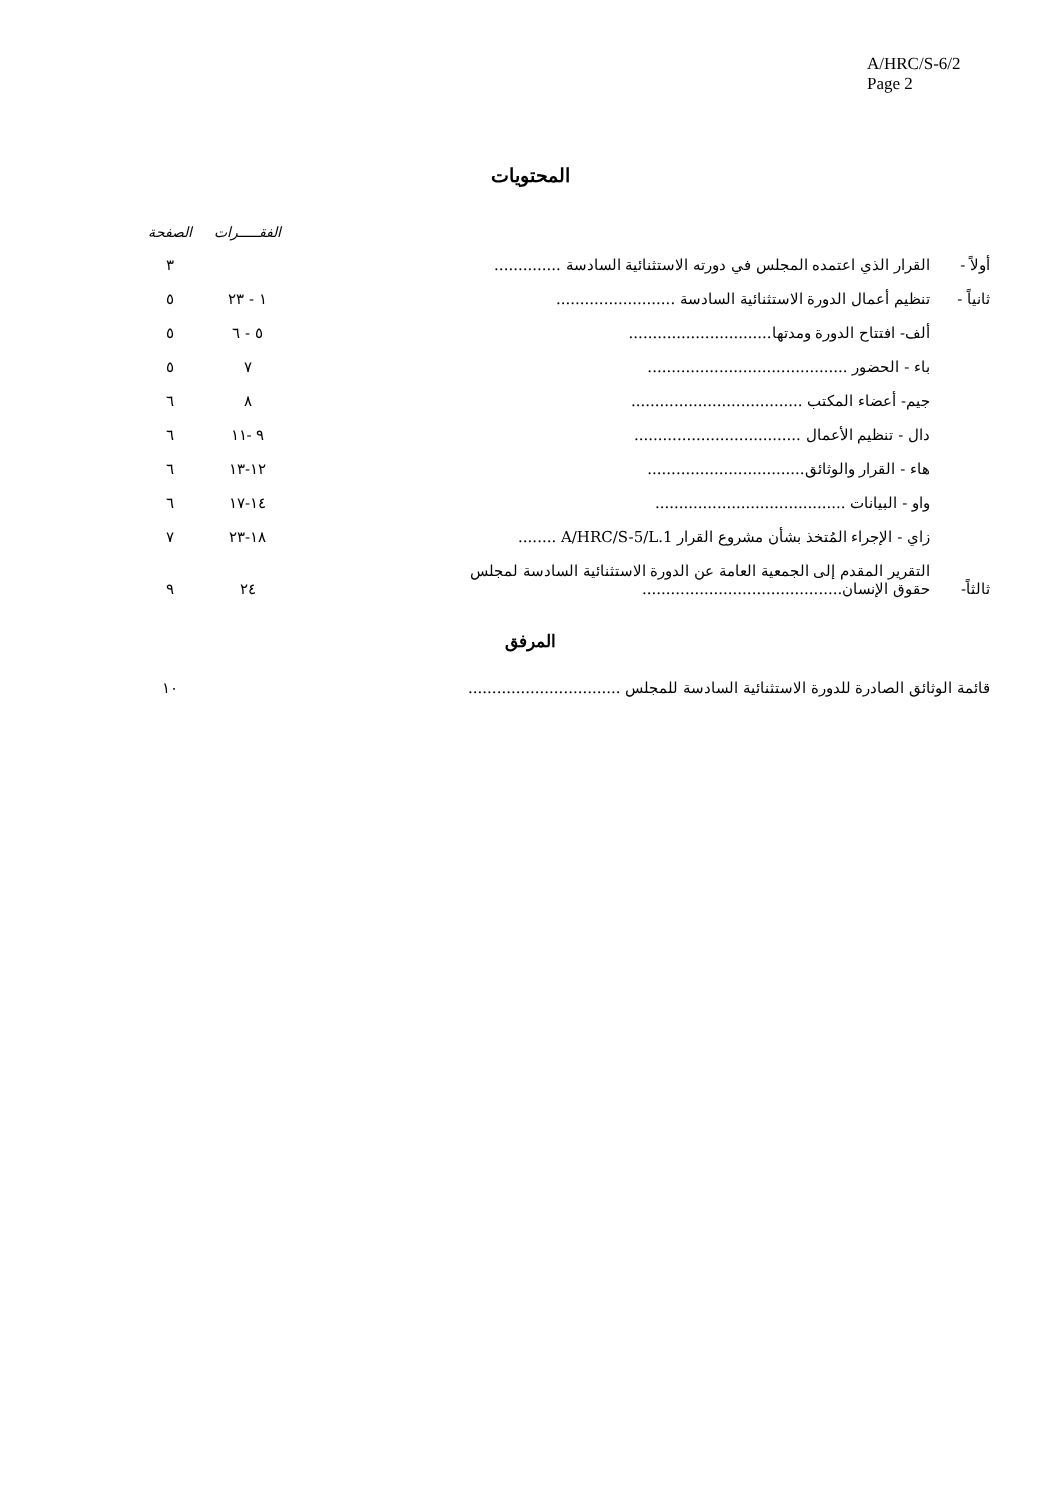A/HRC/S-6/2
Page 2
المحتويات
| | | الفقـــــرات | الصفحة |
| أولاً - | القرار الذي اعتمده المجلس في دورته الاستثنائية السادسة .............. | | ٣ |
| ثانياً - | تنظيم أعمال الدورة الاستثنائية السادسة ......................... | ١ - ٢٣ | ٥ |
| | ألف- افتتاح الدورة ومدتها.............................. | ٥ - ٦ | ٥ |
| | باء - الحضور .......................................... | ٧ | ٥ |
| | جيم- أعضاء المكتب .................................... | ٨ | ٦ |
| | دال - تنظيم الأعمال ................................... | ٩ -١١ | ٦ |
| | هاء - القرار والوثائق................................. | ١٢-١٣ | ٦ |
| | واو - البيانات ........................................ | ١٤-١٧ | ٦ |
| | زاي - الإجراء المُتخذ بشأن مشروع القرار A/HRC/S-5/L.1 ........ | ١٨-٢٣ | ٧ |
| ثالثاً- | التقرير المقدم إلى الجمعية العامة عن الدورة الاستثنائية السادسة لمجلس حقوق الإنسان.......................................... | ٢٤ | ٩ |
المرفق
| قائمة الوثائق الصادرة للدورة الاستثنائية السادسة للمجلس ................................ | | ١٠ |